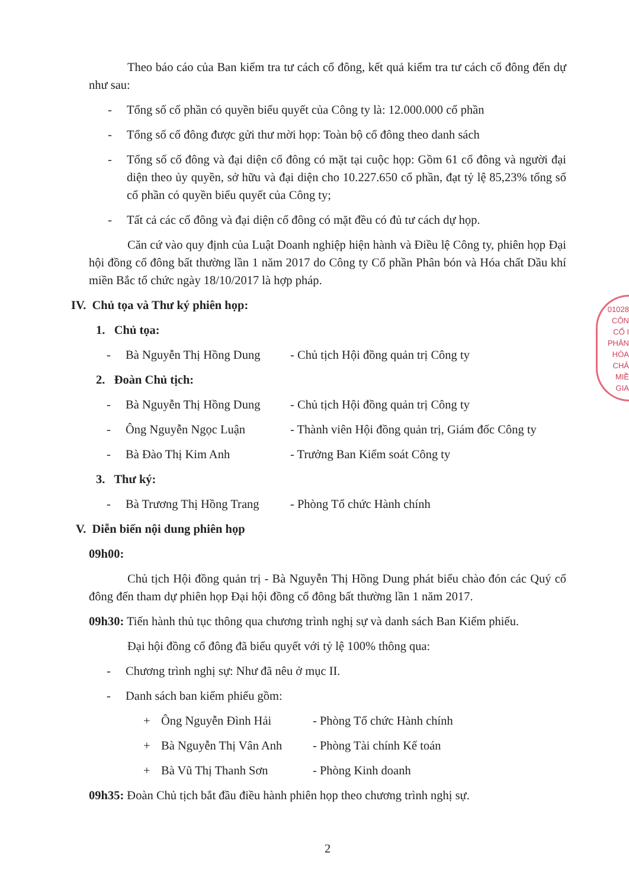Theo báo cáo của Ban kiểm tra tư cách cổ đông, kết quả kiểm tra tư cách cổ đông đến dự như sau:
- Tổng số cổ phần có quyền biểu quyết của Công ty là: 12.000.000 cổ phần
- Tổng số cổ đông được gửi thư mời họp: Toàn bộ cổ đông theo danh sách
- Tổng số cổ đông và đại diện cổ đông có mặt tại cuộc họp: Gồm 61 cổ đông và người đại diện theo ủy quyền, sở hữu và đại diện cho 10.227.650 cổ phần, đạt tỷ lệ 85,23% tổng số cổ phần có quyền biểu quyết của Công ty;
- Tất cả các cổ đông và đại diện cổ đông có mặt đều có đủ tư cách dự họp.
Căn cứ vào quy định của Luật Doanh nghiệp hiện hành và Điều lệ Công ty, phiên họp Đại hội đồng cổ đông bất thường lần 1 năm 2017 do Công ty Cổ phần Phân bón và Hóa chất Dầu khí miền Bắc tổ chức ngày 18/10/2017 là hợp pháp.
IV. Chủ tọa và Thư ký phiên họp:
1. Chủ tọa:
- Bà Nguyễn Thị Hồng Dung - Chủ tịch Hội đồng quản trị Công ty
2. Đoàn Chủ tịch:
- Bà Nguyễn Thị Hồng Dung - Chủ tịch Hội đồng quản trị Công ty
- Ông Nguyễn Ngọc Luận - Thành viên Hội đồng quản trị, Giám đốc Công ty
- Bà Đào Thị Kim Anh - Trưởng Ban Kiểm soát Công ty
3. Thư ký:
- Bà Trương Thị Hồng Trang - Phòng Tổ chức Hành chính
V. Diễn biến nội dung phiên họp
09h00:
Chủ tịch Hội đồng quản trị - Bà Nguyễn Thị Hồng Dung phát biểu chào đón các Quý cổ đông đến tham dự phiên họp Đại hội đồng cổ đông bất thường lần 1 năm 2017.
09h30: Tiến hành thủ tục thông qua chương trình nghị sự và danh sách Ban Kiểm phiếu.
Đại hội đồng cổ đông đã biểu quyết với tỷ lệ 100% thông qua:
- Chương trình nghị sự: Như đã nêu ở mục II.
- Danh sách ban kiểm phiếu gồm:
+ Ông Nguyễn Đình Hải - Phòng Tổ chức Hành chính
+ Bà Nguyễn Thị Vân Anh - Phòng Tài chính Kế toán
+ Bà Vũ Thị Thanh Sơn - Phòng Kinh doanh
09h35: Đoàn Chủ tịch bắt đầu điều hành phiên họp theo chương trình nghị sự.
2
01028
CÔN
CỔ I
PHÂN
HÓA CHÂ
MIỀ
GIA